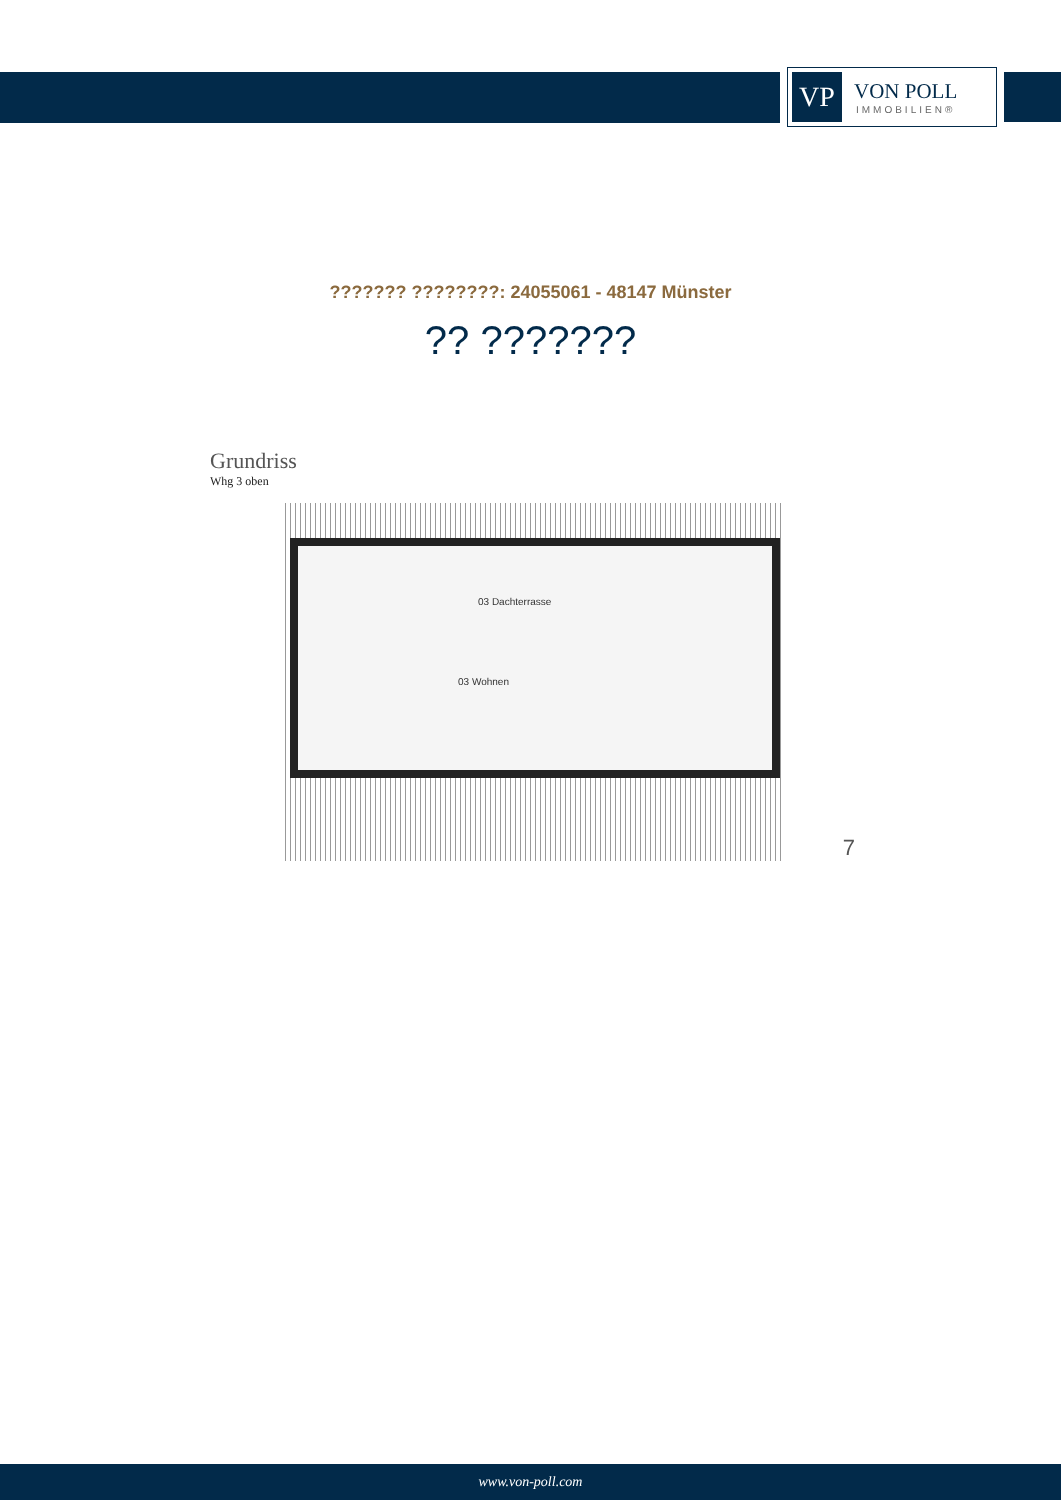VP
VON POLL
IMMOBILIEN®
??????? ????????: 24055061 - 48147 Münster
?? ???????
Grundriss
Whg 3 oben
03 Dachterrasse
03 Wohnen
7
www.von-poll.com